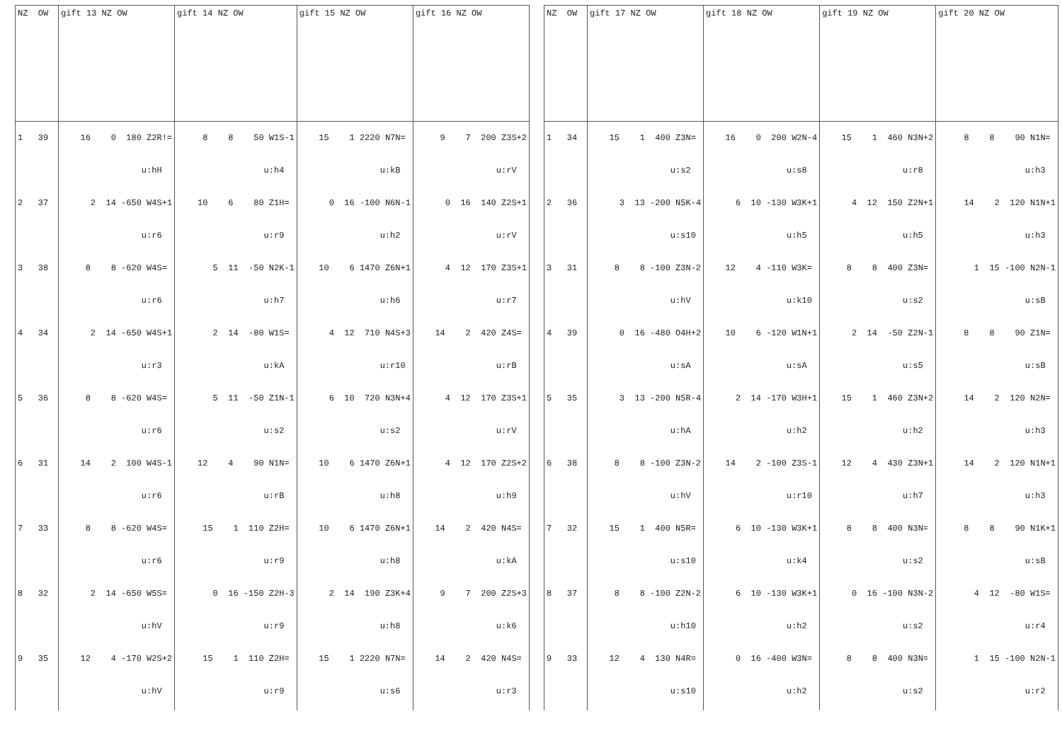| NZ OW | gift 13 NZ OW | gift 14 NZ OW | gift 15 NZ OW | gift 16 NZ OW |
| --- | --- | --- | --- | --- |
| 1 39 2 37 3 38 4 34 5 36 6 31 7 33 8 32 9 35 | 16 0 180 Z2R!= u:hH 2 14 -650 W4S+1 u:r6 8 8 -620 W4S= u:r6 2 14 -650 W4S+1 u:r3 8 8 -620 W4S= u:r6 14 2 100 W4S-1 u:r6 8 8 -620 W4S= u:r6 2 14 -650 W5S= u:hV 12 4 -170 W2S+2 u:hV | 8 8 50 W1S-1 u:h4 10 6 80 Z1H= u:r9 5 11 -50 N2K-1 u:h7 2 14 -80 W1S= u:kA 5 11 -50 Z1N-1 u:s2 12 4 90 N1N= u:rB 15 1 110 Z2H= u:r9 0 16 -150 Z2H-3 u:r9 15 1 110 Z2H= u:r9 | 15 1 2220 N7N= u:kB 0 16 -100 N6N-1 u:h2 10 6 1470 Z6N+1 u:h6 4 12 710 N4S+3 u:r10 6 10 720 N3N+4 u:s2 10 6 1470 Z6N+1 u:h8 10 6 1470 Z6N+1 u:h8 2 14 190 Z3K+4 u:h8 15 1 2220 N7N= u:s6 | 9 7 200 Z3S+2 u:rV 0 16 140 Z2S+1 u:rV 4 12 170 Z3S+1 u:r7 14 2 420 Z4S= u:rB 4 12 170 Z3S+1 u:rV 4 12 170 Z2S+2 u:h9 14 2 420 N4S= u:kA 9 7 200 Z2S+3 u:k6 14 2 420 N4S= u:r3 |
| NZ OW | gift 17 NZ OW | gift 18 NZ OW | gift 19 NZ OW | gift 20 NZ OW |
| --- | --- | --- | --- | --- |
| 1 34 2 36 3 31 4 39 5 35 6 38 7 32 8 37 9 33 | 15 1 400 Z3N= u:s2 3 13 -200 N5K-4 u:s10 8 8 -100 Z3N-2 u:hV 0 16 -480 O4H+2 u:sA 3 13 -200 N5R-4 u:hA 8 8 -100 Z3N-2 u:hV 15 1 400 N5R= u:s10 8 8 -100 Z2N-2 u:h10 12 4 130 N4R= u:s10 | 16 0 200 W2N-4 u:s8 6 10 -130 W3K+1 u:h5 12 4 -110 W3K= u:k10 10 6 -120 W1N+1 u:sA 2 14 -170 W3H+1 u:h2 14 2 -100 Z3S-1 u:r10 6 10 -130 W3K+1 u:k4 6 10 -130 W3K+1 u:h2 0 16 -400 W3N= u:h2 | 15 1 460 N3N+2 u:r8 4 12 150 Z2N+1 u:h5 8 8 400 Z3N= u:s2 2 14 -50 Z2N-1 u:s5 15 1 460 Z3N+2 u:h2 12 4 430 Z3N+1 u:h7 8 8 400 N3N= u:s2 0 16 -100 N3N-2 u:s2 8 8 400 N3N= u:s2 | 8 8 90 N1N= u:h3 14 2 120 N1N+1 u:h3 1 15 -100 N2N-1 u:sB 8 8 90 Z1N= u:sB 14 2 120 N2N= u:h3 14 2 120 N1N+1 u:h3 8 8 90 N1K+1 u:sB 4 12 -80 W1S= u:r4 1 15 -100 N2N-1 u:r2 |